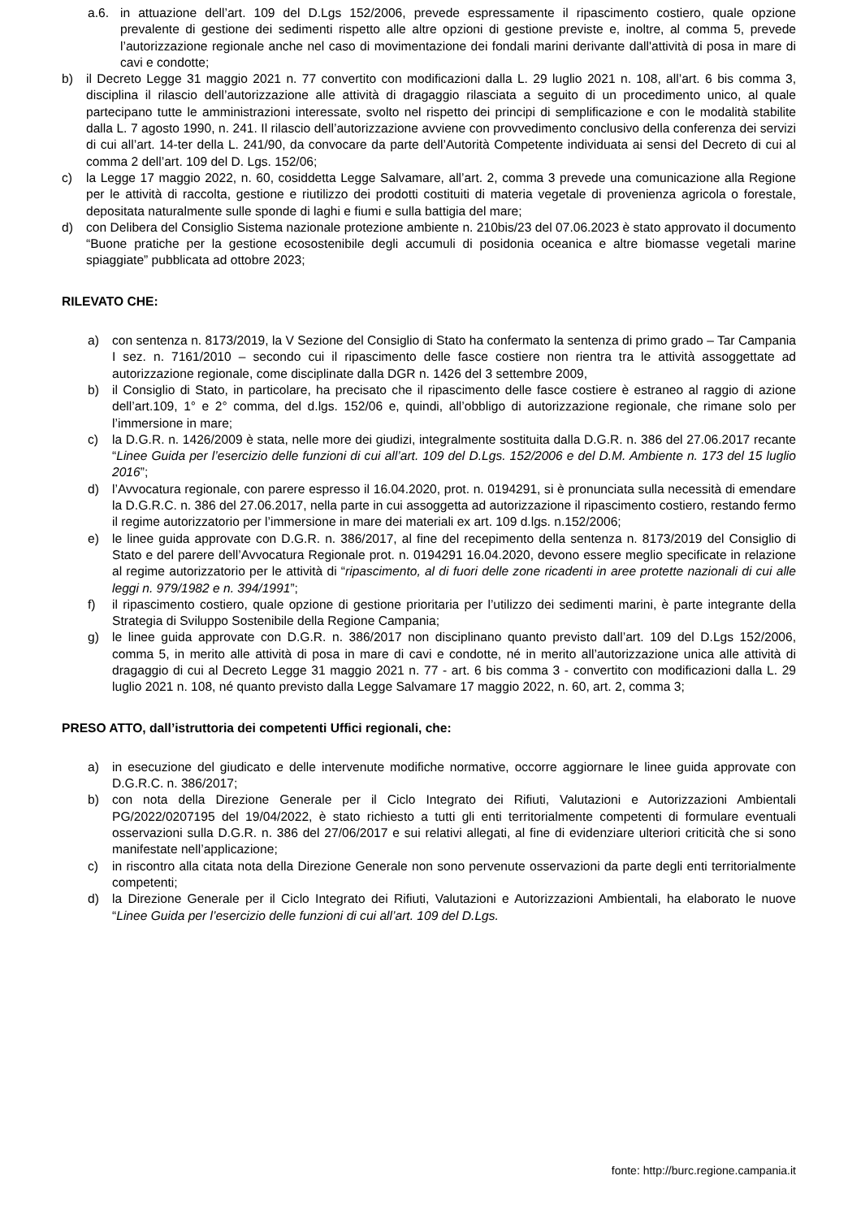a.6. in attuazione dell’art. 109 del D.Lgs 152/2006, prevede espressamente il ripascimento costiero, quale opzione prevalente di gestione dei sedimenti rispetto alle altre opzioni di gestione previste e, inoltre, al comma 5, prevede l’autorizzazione regionale anche nel caso di movimentazione dei fondali marini derivante dall'attività di posa in mare di cavi e condotte;
b) il Decreto Legge 31 maggio 2021 n. 77 convertito con modificazioni dalla L. 29 luglio 2021 n. 108, all’art. 6 bis comma 3, disciplina il rilascio dell’autorizzazione alle attività di dragaggio rilasciata a seguito di un procedimento unico, al quale partecipano tutte le amministrazioni interessate, svolto nel rispetto dei principi di semplificazione e con le modalità stabilite dalla L. 7 agosto 1990, n. 241. Il rilascio dell’autorizzazione avviene con provvedimento conclusivo della conferenza dei servizi di cui all’art. 14-ter della L. 241/90, da convocare da parte dell’Autorità Competente individuata ai sensi del Decreto di cui al comma 2 dell’art. 109 del D. Lgs. 152/06;
c) la Legge 17 maggio 2022, n. 60, cosiddetta Legge Salvamare, all’art. 2, comma 3 prevede una comunicazione alla Regione per le attività di raccolta, gestione e riutilizzo dei prodotti costituiti di materia vegetale di provenienza agricola o forestale, depositata naturalmente sulle sponde di laghi e fiumi e sulla battigia del mare;
d) con Delibera del Consiglio Sistema nazionale protezione ambiente n. 210bis/23 del 07.06.2023 è stato approvato il documento “Buone pratiche per la gestione ecosostenibile degli accumuli di posidonia oceanica e altre biomasse vegetali marine spiaggiate” pubblicata ad ottobre 2023;
RILEVATO CHE:
a) con sentenza n. 8173/2019, la V Sezione del Consiglio di Stato ha confermato la sentenza di primo grado – Tar Campania I sez. n. 7161/2010 – secondo cui il ripascimento delle fasce costiere non rientra tra le attività assoggettate ad autorizzazione regionale, come disciplinate dalla DGR n. 1426 del 3 settembre 2009,
b) il Consiglio di Stato, in particolare, ha precisato che il ripascimento delle fasce costiere è estraneo al raggio di azione dell’art.109, 1° e 2° comma, del d.lgs. 152/06 e, quindi, all’obbligo di autorizzazione regionale, che rimane solo per l’immersione in mare;
c) la D.G.R. n. 1426/2009 è stata, nelle more dei giudizi, integralmente sostituita dalla D.G.R. n. 386 del 27.06.2017 recante “Linee Guida per l’esercizio delle funzioni di cui all’art. 109 del D.Lgs. 152/2006 e del D.M. Ambiente n. 173 del 15 luglio 2016”;
d) l’Avvocatura regionale, con parere espresso il 16.04.2020, prot. n. 0194291, si è pronunciata sulla necessità di emendare la D.G.R.C. n. 386 del 27.06.2017, nella parte in cui assoggetta ad autorizzazione il ripascimento costiero, restando fermo il regime autorizzatorio per l’immersione in mare dei materiali ex art. 109 d.lgs. n.152/2006;
e) le linee guida approvate con D.G.R. n. 386/2017, al fine del recepimento della sentenza n. 8173/2019 del Consiglio di Stato e del parere dell’Avvocatura Regionale prot. n. 0194291 16.04.2020, devono essere meglio specificate in relazione al regime autorizzatorio per le attività di “ripascimento, al di fuori delle zone ricadenti in aree protette nazionali di cui alle leggi n. 979/1982 e n. 394/1991”;
f) il ripascimento costiero, quale opzione di gestione prioritaria per l’utilizzo dei sedimenti marini, è parte integrante della Strategia di Sviluppo Sostenibile della Regione Campania;
g) le linee guida approvate con D.G.R. n. 386/2017 non disciplinano quanto previsto dall’art. 109 del D.Lgs 152/2006, comma 5, in merito alle attività di posa in mare di cavi e condotte, né in merito all’autorizzazione unica alle attività di dragaggio di cui al Decreto Legge 31 maggio 2021 n. 77 - art. 6 bis comma 3 - convertito con modificazioni dalla L. 29 luglio 2021 n. 108, né quanto previsto dalla Legge Salvamare 17 maggio 2022, n. 60, art. 2, comma 3;
PRESO ATTO, dall’istruttoria dei competenti Uffici regionali, che:
a) in esecuzione del giudicato e delle intervenute modifiche normative, occorre aggiornare le linee guida approvate con D.G.R.C. n. 386/2017;
b) con nota della Direzione Generale per il Ciclo Integrato dei Rifiuti, Valutazioni e Autorizzazioni Ambientali PG/2022/0207195 del 19/04/2022, è stato richiesto a tutti gli enti territorialmente competenti di formulare eventuali osservazioni sulla D.G.R. n. 386 del 27/06/2017 e sui relativi allegati, al fine di evidenziare ulteriori criticità che si sono manifestate nell’applicazione;
c) in riscontro alla citata nota della Direzione Generale non sono pervenute osservazioni da parte degli enti territorialmente competenti;
d) la Direzione Generale per il Ciclo Integrato dei Rifiuti, Valutazioni e Autorizzazioni Ambientali, ha elaborato le nuove “Linee Guida per l’esercizio delle funzioni di cui all’art. 109 del D.Lgs.
fonte: http://burc.regione.campania.it